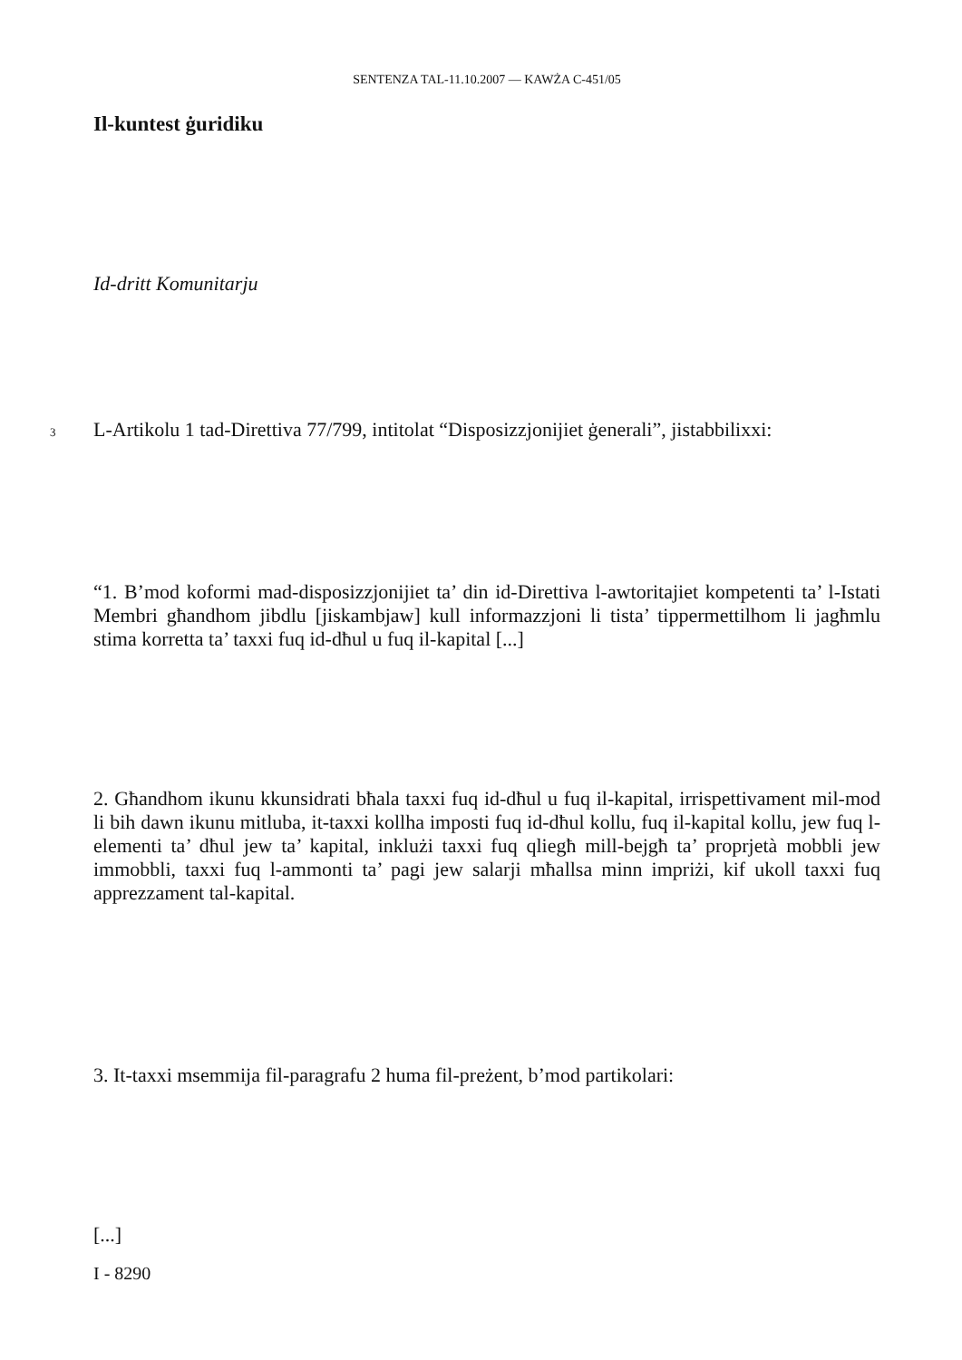SENTENZA TAL-11.10.2007 — KAWŻA C-451/05
Il-kuntest ġuridiku
Id-dritt Komunitarju
3 L-Artikolu 1 tad-Direttiva 77/799, intitolat “Disposizzjonijiet ġenerali”, jistabbilixxi:
“1. B’mod koformi mad-disposizzjonijiet ta’ din id-Direttiva l-awtoritajiet kompetenti ta’ l-Istati Membri għandhom jibdlu [jiskambjaw] kull informazzjoni li tista’ tippermettilhom li jagħmlu stima korretta ta’ taxxi fuq id-dħul u fuq il-kapital [...]
2. Għandhom ikunu kkunsidrati bħala taxxi fuq id-dħul u fuq il-kapital, irrispettivament mil-mod li bih dawn ikunu mitluba, it-taxxi kollha imposti fuq id-dħul kollu, fuq il-kapital kollu, jew fuq l-elementi ta’ dħul jew ta’ kapital, inklużi taxxi fuq qliegħ mill-bejgħ ta’ proprjetà mobbli jew immobbli, taxxi fuq l-ammonti ta’ pagi jew salarji mħallsa minn impriżi, kif ukoll taxxi fuq apprezzament tal-kapital.
3. It-taxxi msemmija fil-paragrafu 2 huma fil-preżent, b’mod partikolari:
[...]
I - 8290